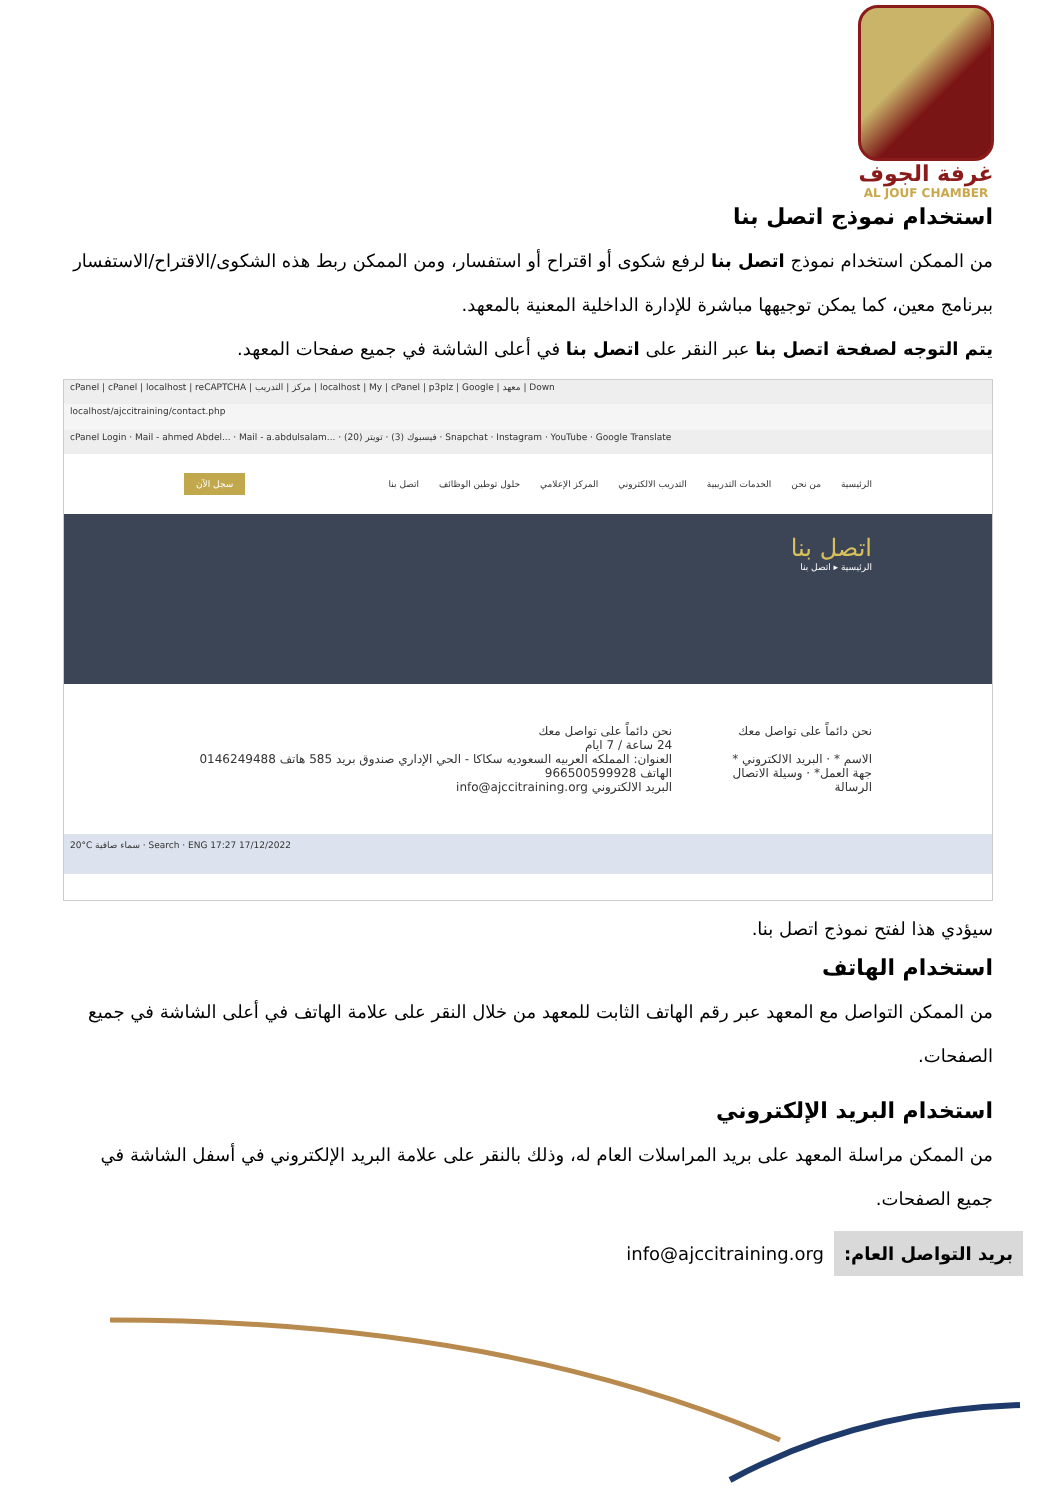غرفة الجوف
AL JOUF CHAMBER
استخدام نموذج اتصل بنا
من الممكن استخدام نموذج اتصل بنا لرفع شكوى أو اقتراح أو استفسار، ومن الممكن ربط هذه الشكوى/الاقتراح/الاستفسار ببرنامج معين، كما يمكن توجيهها مباشرة للإدارة الداخلية المعنية بالمعهد.
يتم التوجه لصفحة اتصل بنا عبر النقر على اتصل بنا في أعلى الشاشة في جميع صفحات المعهد.
cPanel | cPanel | localhost | reCAPTCHA | مركز | التدريب | localhost | My | cPanel | p3plz | Google | معهد | Down
localhost/ajccitraining/contact.php
cPanel Login · Mail - ahmed Abdel... · Mail - a.abdulsalam... · فيسبوك (3) · تويتر (20) · Snapchat · Instagram · YouTube · Google Translate
الرئيسية من نحن الخدمات التدريبية التدريب الالكتروني المركز الإعلامي حلول توطين الوظائف اتصل بنا سجل الآن
اتصل بنا
الرئيسية ▸ اتصل بنا
نحن دائماً على تواصل معك
الاسم * · البريد الالكتروني *
جهة العمل* · وسيلة الاتصال
الرسالة
نحن دائماً على تواصل معك
24 ساعة / 7 ايام
العنوان: المملكه العربيه السعوديه سكاكا - الحي الإداري صندوق بريد 585 هاتف 0146249488
الهاتف 966500599928
البريد الالكتروني info@ajccitraining.org
20°C سماء صافية · Search · ENG 17:27 17/12/2022
سيؤدي هذا لفتح نموذج اتصل بنا.
استخدام الهاتف
من الممكن التواصل مع المعهد عبر رقم الهاتف الثابت للمعهد من خلال النقر على علامة الهاتف في أعلى الشاشة في جميع الصفحات.
استخدام البريد الإلكتروني
من الممكن مراسلة المعهد على بريد المراسلات العام له، وذلك بالنقر على علامة البريد الإلكتروني في أسفل الشاشة في جميع الصفحات.
| بريد التواصل العام: | info@ajccitraining.org |